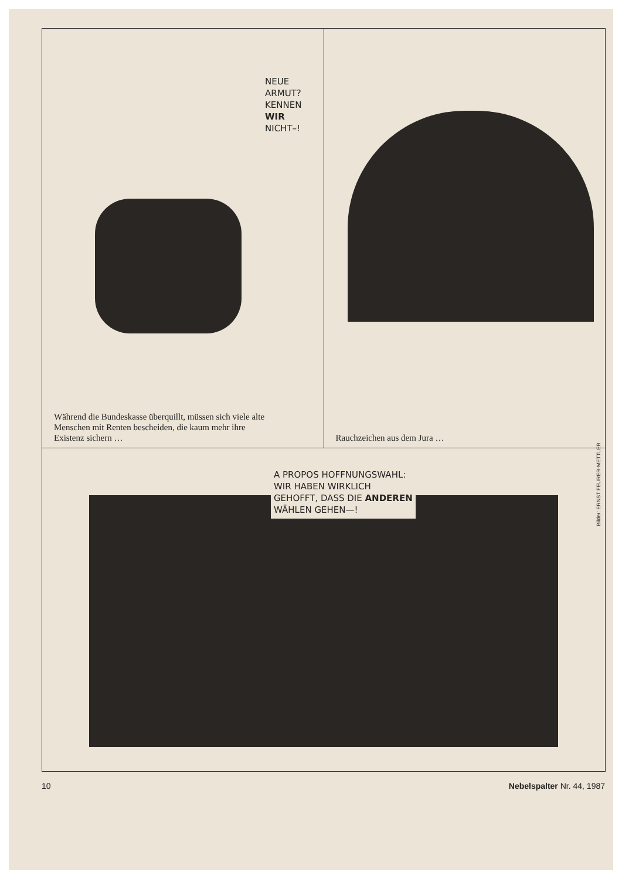NEUE
ARMUT?
KENNEN
WIR
NICHT–!
Während die Bundeskasse überquillt, müssen sich viele alte
Menschen mit Renten bescheiden, die kaum mehr ihre
Existenz sichern …
Rauchzeichen aus dem Jura …
A PROPOS HOFFNUNGSWAHL:
WIR HABEN WIRKLICH
GEHOFFT, DASS DIE ANDEREN
WÄHLEN GEHEN—!
Bilder: ERNST FEURER-METTLER
10 Nebelspalter Nr. 44, 1987